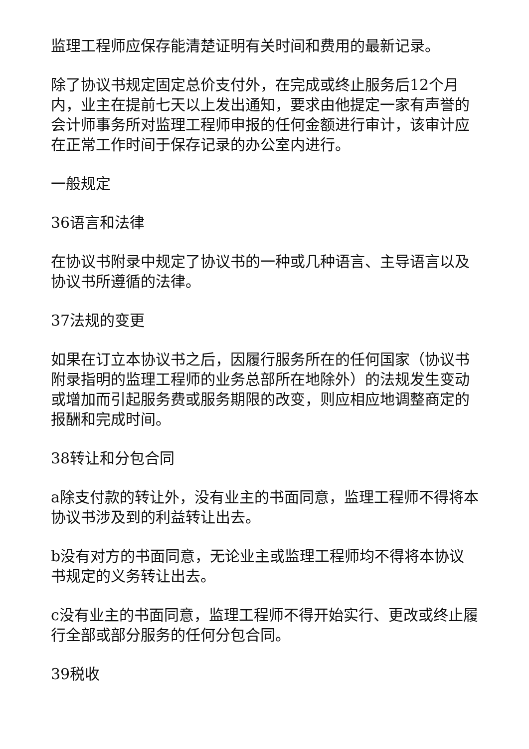监理工程师应保存能清楚证明有关时间和费用的最新记录。
除了协议书规定固定总价支付外，在完成或终止服务后12个月内，业主在提前七天以上发出通知，要求由他提定一家有声誉的会计师事务所对监理工程师申报的任何金额进行审计，该审计应在正常工作时间于保存记录的办公室内进行。
一般规定
36语言和法律
在协议书附录中规定了协议书的一种或几种语言、主导语言以及协议书所遵循的法律。
37法规的变更
如果在订立本协议书之后，因履行服务所在的任何国家（协议书附录指明的监理工程师的业务总部所在地除外）的法规发生变动或增加而引起服务费或服务期限的改变，则应相应地调整商定的报酬和完成时间。
38转让和分包合同
a除支付款的转让外，没有业主的书面同意，监理工程师不得将本协议书涉及到的利益转让出去。
b没有对方的书面同意，无论业主或监理工程师均不得将本协议书规定的义务转让出去。
c没有业主的书面同意，监理工程师不得开始实行、更改或终止履行全部或部分服务的任何分包合同。
39税收